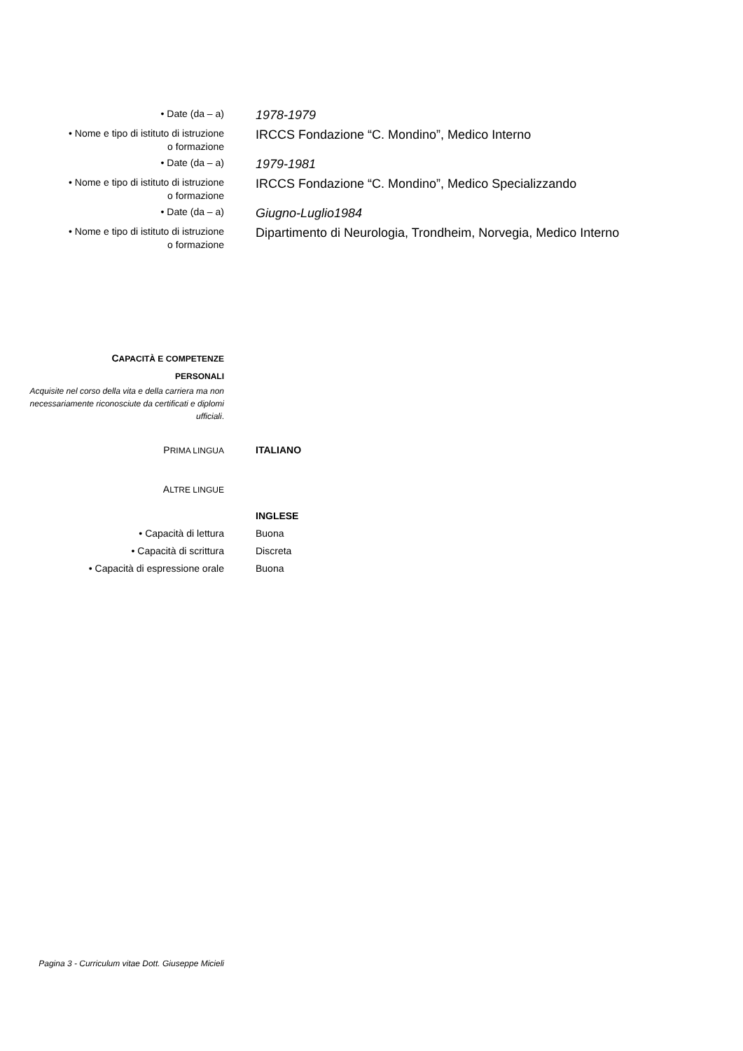• Date (da – a)
1978-1979
• Nome e tipo di istituto di istruzione
o formazione
IRCCS Fondazione “C. Mondino”, Medico Interno
• Date (da – a)
1979-1981
• Nome e tipo di istituto di istruzione
o formazione
IRCCS Fondazione “C. Mondino”, Medico Specializzando
• Date (da – a)
Giugno-Luglio1984
• Nome e tipo di istituto di istruzione
o formazione
Dipartimento di Neurologia, Trondheim, Norvegia, Medico Interno
CAPACITÀ E COMPETENZE
PERSONALI
Acquisite nel corso della vita e della carriera ma non necessariamente riconosciute da certificati e diplomi ufficiali.
PRIMA LINGUA
ITALIANO
ALTRE LINGUE
INGLESE
• Capacità di lettura Buona
• Capacità di scrittura Discreta
• Capacità di espressione orale Buona
Pagina 3 - Curriculum vitae Dott. Giuseppe Micieli